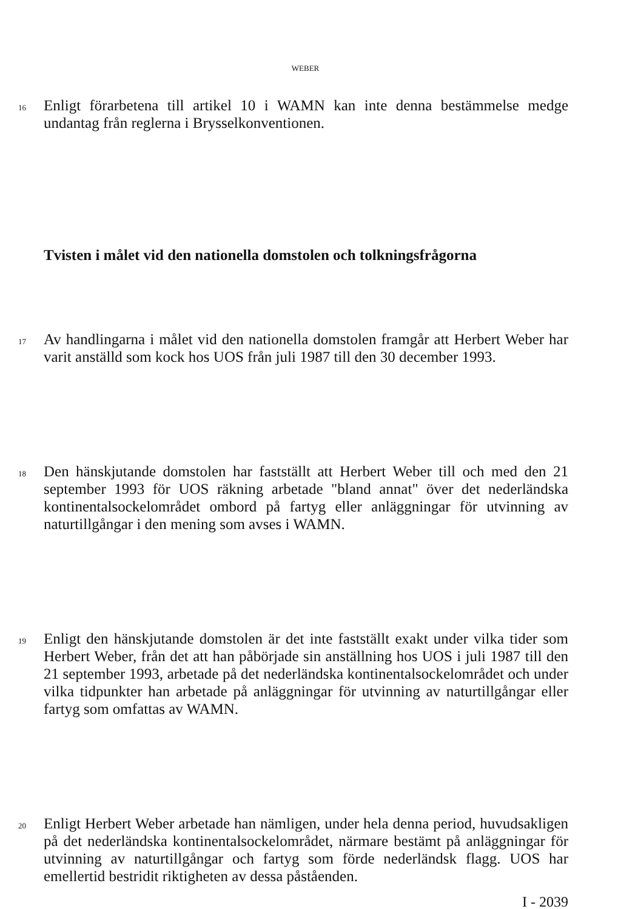WEBER
16
Enligt förarbetena till artikel 10 i WAMN kan inte denna bestämmelse medge undantag från reglerna i Brysselkonventionen.
Tvisten i målet vid den nationella domstolen och tolkningsfrågorna
17
Av handlingarna i målet vid den nationella domstolen framgår att Herbert Weber har varit anställd som kock hos UOS från juli 1987 till den 30 december 1993.
18
Den hänskjutande domstolen har fastställt att Herbert Weber till och med den 21 september 1993 för UOS räkning arbetade "bland annat" över det nederländska kontinentalsockelområdet ombord på fartyg eller anläggningar för utvinning av naturtillgångar i den mening som avses i WAMN.
19
Enligt den hänskjutande domstolen är det inte fastställt exakt under vilka tider som Herbert Weber, från det att han påbörjade sin anställning hos UOS i juli 1987 till den 21 september 1993, arbetade på det nederländska kontinentalsockelområdet och under vilka tidpunkter han arbetade på anläggningar för utvinning av naturtillgångar eller fartyg som omfattas av WAMN.
20
Enligt Herbert Weber arbetade han nämligen, under hela denna period, huvudsakligen på det nederländska kontinentalsockelområdet, närmare bestämt på anläggningar för utvinning av naturtillgångar och fartyg som förde nederländsk flagg. UOS har emellertid bestridit riktigheten av dessa påståenden.
I - 2039